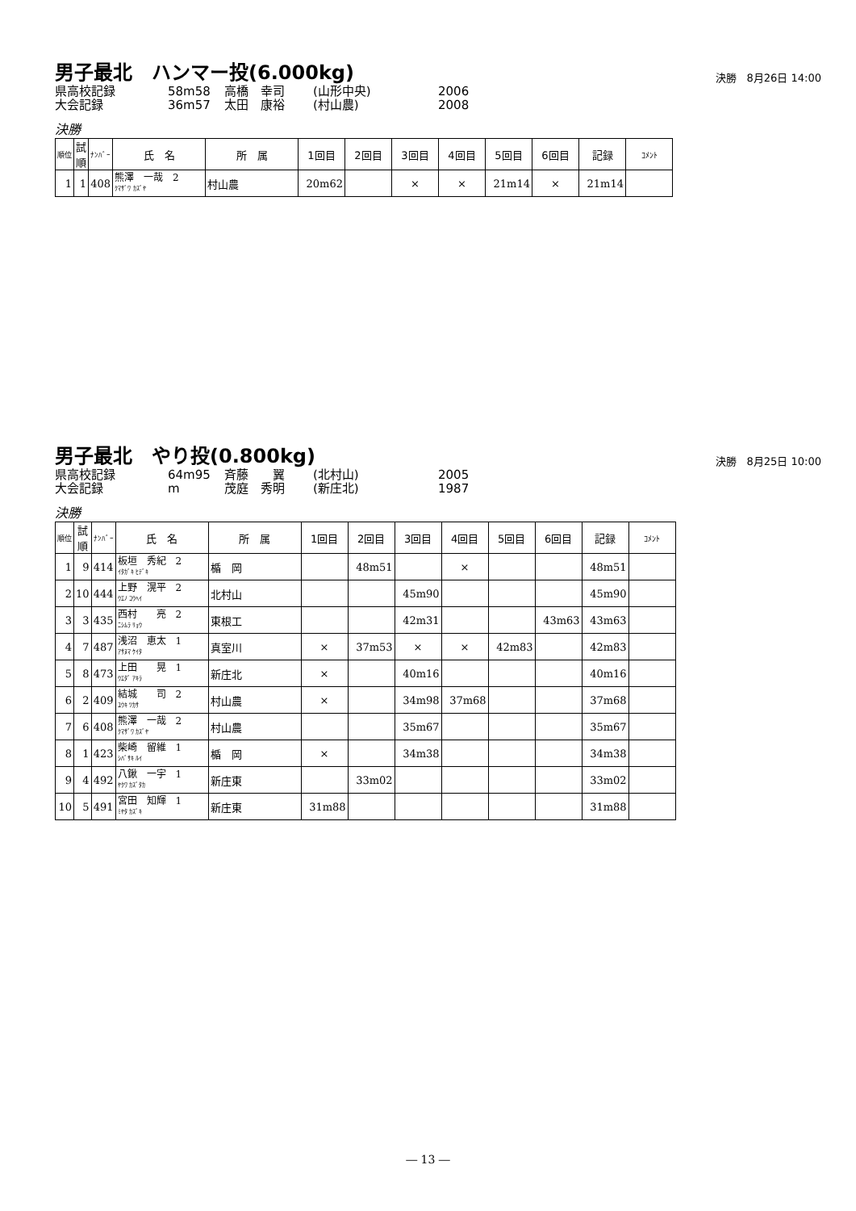男子最北　ハンマー投(6.000kg)
決勝　8月26日 14:00
県高校記録 58m58 高橋　幸司 (山形中央) 2006
大会記録 36m57 太田　康裕 (村山農) 2008
決勝
| 順位 | 試 順 | ﾅﾝﾊﾞｰ | 氏 名 | 所 属 | 1回目 | 2回目 | 3回目 | 4回目 | 5回目 | 6回目 | 記録 | ｺﾒﾝﾄ |
| --- | --- | --- | --- | --- | --- | --- | --- | --- | --- | --- | --- | --- |
| 1 | 1 | 408 | 熊澤 一哉 2 ｸﾏｻﾞﾜ ｶｽﾞﾔ | 村山農 | 20m62 | | × | × | 21m14 | × | 21m14 | |
男子最北　やり投(0.800kg)
決勝　8月25日 10:00
県高校記録 64m95 斉藤　　翼 (北村山) 2005
大会記録 m 茂庭　秀明 (新庄北) 1987
決勝
| 順位 | 試 順 | ﾅﾝﾊﾞｰ | 氏 名 | 所 属 | 1回目 | 2回目 | 3回目 | 4回目 | 5回目 | 6回目 | 記録 | ｺﾒﾝﾄ |
| --- | --- | --- | --- | --- | --- | --- | --- | --- | --- | --- | --- | --- |
| 1 | 9 | 414 | 板垣 秀紀 2 ｲﾀｶﾞｷ ﾋﾃﾞｷ | 楯 岡 | | 48m51 | | × | | | 48m51 | |
| 2 | 10 | 444 | 上野 滉平 2 ｳｴﾉ ｺｳﾍｲ | 北村山 | | | 45m90 | | | | 45m90 | |
| 3 | 3 | 435 | 西村 亮 2 ﾆｼﾑﾗ ﾘｮｳ | 東根工 | | | 42m31 | | | 43m63 | 43m63 | |
| 4 | 7 | 487 | 浅沼 恵太 1 ｱｻﾇﾏ ｹｲﾀ | 真室川 | × | 37m53 | × | × | 42m83 | | 42m83 | |
| 5 | 8 | 473 | 上田 晃 1 ｳｴﾀﾞ ｱｷﾗ | 新庄北 | × | | 40m16 | | | | 40m16 | |
| 6 | 2 | 409 | 結城 司 2 ﾕｳｷ ﾂｶｻ | 村山農 | × | | 34m98 | 37m68 | | | 37m68 | |
| 7 | 6 | 408 | 熊澤 一哉 2 ｸﾏｻﾞﾜ ｶｽﾞﾔ | 村山農 | | | 35m67 | | | | 35m67 | |
| 8 | 1 | 423 | 柴崎 留維 1 ｼﾊﾞｻｷ ﾙｲ | 楯 岡 | × | | 34m38 | | | | 34m38 | |
| 9 | 4 | 492 | 八鍬 一宇 1 ﾔｸﾜ ｶｽﾞﾀｶ | 新庄東 | | 33m02 | | | | | 33m02 | |
| 10 | 5 | 491 | 宮田 知輝 1 ﾐﾔﾀ ｶｽﾞｷ | 新庄東 | 31m88 | | | | | | 31m88 | |
― 13 ―